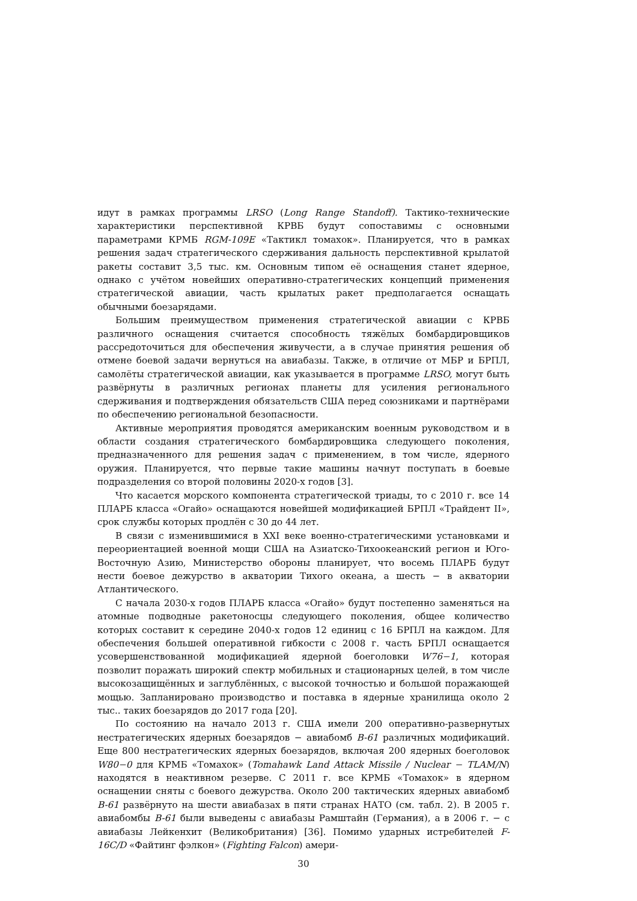идут в рамках программы LRSO (Long Range Standoff). Тактико-технические характеристики перспективной КРВБ будут сопоставимы с основными параметрами КРМБ RGM-109E «Тактикл томахок». Планируется, что в рамках решения задач стратегического сдерживания дальность перспективной крылатой ракеты составит 3,5 тыс. км. Основным типом её оснащения станет ядерное, однако с учётом новейших оперативно-стратегических концепций применения стратегической авиации, часть крылатых ракет предполагается оснащать обычными боезарядами.
Большим преимуществом применения стратегической авиации с КРВБ различного оснащения считается способность тяжёлых бомбардировщиков рассредоточиться для обеспечения живучести, а в случае принятия решения об отмене боевой задачи вернуться на авиабазы. Также, в отличие от МБР и БРПЛ, самолёты стратегической авиации, как указывается в программе LRSO, могут быть развёрнуты в различных регионах планеты для усиления регионального сдерживания и подтверждения обязательств США перед союзниками и партнёрами по обеспечению региональной безопасности.
Активные мероприятия проводятся американским военным руководством и в области создания стратегического бомбардировщика следующего поколения, предназначенного для решения задач с применением, в том числе, ядерного оружия. Планируется, что первые такие машины начнут поступать в боевые подразделения со второй половины 2020-х годов [3].
Что касается морского компонента стратегической триады, то с 2010 г. все 14 ПЛАРБ класса «Огайо» оснащаются новейшей модификацией БРПЛ «Трайдент II», срок службы которых продлён с 30 до 44 лет.
В связи с изменившимися в XXI веке военно-стратегическими установками и переориентацией военной мощи США на Азиатско-Тихоокеанский регион и Юго-Восточную Азию, Министерство обороны планирует, что восемь ПЛАРБ будут нести боевое дежурство в акватории Тихого океана, а шесть − в акватории Атлантического.
С начала 2030-х годов ПЛАРБ класса «Огайо» будут постепенно заменяться на атомные подводные ракетоносцы следующего поколения, общее количество которых составит к середине 2040-х годов 12 единиц с 16 БРПЛ на каждом. Для обеспечения большей оперативной гибкости с 2008 г. часть БРПЛ оснащается усовершенствованной модификацией ядерной боеголовки W76−1, которая позволит поражать широкий спектр мобильных и стационарных целей, в том числе высокозащищённых и заглублённых, с высокой точностью и большой поражающей мощью. Запланировано производство и поставка в ядерные хранилища около 2 тыс.. таких боезарядов до 2017 года [20].
По состоянию на начало 2013 г. США имели 200 оперативно-развернутых нестратегических ядерных боезарядов − авиабомб B-61 различных модификаций. Еще 800 нестратегических ядерных боезарядов, включая 200 ядерных боеголовок W80−0 для КРМБ «Томахок» (Tomahawk Land Attack Missile / Nuclear − TLAM/N) находятся в неактивном резерве. С 2011 г. все КРМБ «Томахок» в ядерном оснащении сняты с боевого дежурства. Около 200 тактических ядерных авиабомб B-61 развёрнуто на шести авиабазах в пяти странах НАТО (см. табл. 2). В 2005 г. авиабомбы B-61 были выведены с авиабазы Рамштайн (Германия), а в 2006 г. − с авиабазы Лейкенхит (Великобритания) [36]. Помимо ударных истребителей F-16C/D «Файтинг фэлкон» (Fighting Falcon) амери-
30